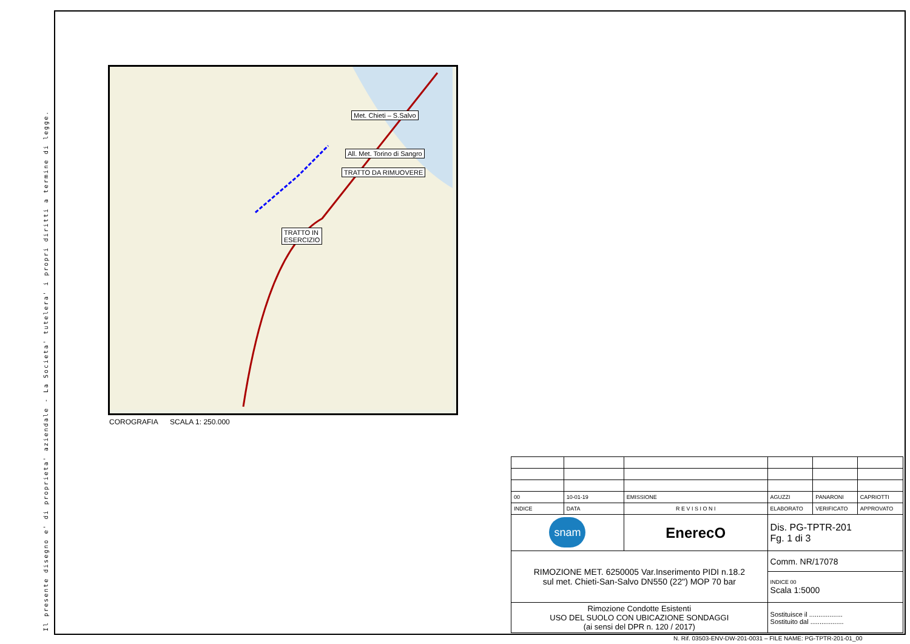Il presente disegno e' di proprieta' aziendale - La Societa' tutelera' i propri diritti a termine di legge.
Met. Chieti – S.Salvo
All. Met. Torino di Sangro
TRATTO DA RIMUOVERE
TRATTO IN
ESERCIZIO
COROGRAFIA SCALA 1: 250.000
| 00 | 10-01-19 | EMISSIONE | | AGUZZI | PANARONI | CAPRIOTTI |
| INDICE | DATA | R E V I S I O N I | | ELABORATO | VERIFICATO | APPROVATO |
| snam | | | EnerecO | Dis. PG-TPTR-201 Fg. 1 di 3 | | |
| RIMOZIONE MET. 6250005 Var.Inserimento PIDI n.18.2 sul met. Chieti-San-Salvo DN550 (22") MOP 70 bar | | | | Comm. NR/17078 | | |
| | | | | INDICE 00 Scala 1:5000 | | |
| Rimozione Condotte Esistenti USO DEL SUOLO CON UBICAZIONE SONDAGGI (ai sensi del DPR n. 120 / 2017) | | | | Sostituisce il .................. Sostituito dal .................. | | |
N. Rif. 03503-ENV-DW-201-0031 – FILE NAME: PG-TPTR-201-01_00